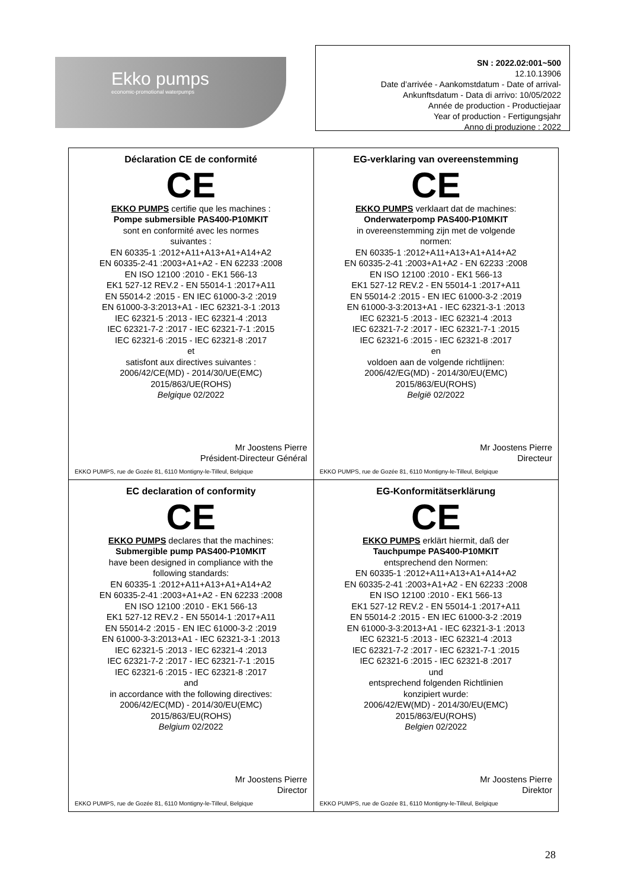Ekko pumps
economic-promotional waterpumps
SN : 2022.02:001~500
12.10.13906
Date d’arrivée - Aankomstdatum - Date of arrival-
Ankunftsdatum - Data di arrivo: 10/05/2022
Année de production - Productiejaar
Year of production - Fertigungsjahr
Anno di produzione : 2022
| Déclaration CE de conformité CE EKKO PUMPS certifie que les machines : Pompe submersible PAS400-P10MKIT sont en conformité avec les normes suivantes : EN 60335-1 :2012+A11+A13+A1+A14+A2 EN 60335-2-41 :2003+A1+A2 - EN 62233 :2008 EN ISO 12100 :2010 - EK1 566-13 EK1 527-12 REV.2 - EN 55014-1 :2017+A11 EN 55014-2 :2015 - EN IEC 61000-3-2 :2019 EN 61000-3-3:2013+A1 - IEC 62321-3-1 :2013 IEC 62321-5 :2013 - IEC 62321-4 :2013 IEC 62321-7-2 :2017 - IEC 62321-7-1 :2015 IEC 62321-6 :2015 - IEC 62321-8 :2017 et satisfont aux directives suivantes : 2006/42/CE(MD) - 2014/30/UE(EMC) 2015/863/UE(ROHS) Belgique 02/2022 Mr Joostens Pierre Président-Directeur Général EKKO PUMPS, rue de Gozée 81, 6110 Montigny-le-Tilleul, Belgique | EG-verklaring van overeenstemming CE EKKO PUMPS verklaart dat de machines: Onderwaterpomp PAS400-P10MKIT in overeenstemming zijn met de volgende normen: EN 60335-1 :2012+A11+A13+A1+A14+A2 EN 60335-2-41 :2003+A1+A2 - EN 62233 :2008 EN ISO 12100 :2010 - EK1 566-13 EK1 527-12 REV.2 - EN 55014-1 :2017+A11 EN 55014-2 :2015 - EN IEC 61000-3-2 :2019 EN 61000-3-3:2013+A1 - IEC 62321-3-1 :2013 IEC 62321-5 :2013 - IEC 62321-4 :2013 IEC 62321-7-2 :2017 - IEC 62321-7-1 :2015 IEC 62321-6 :2015 - IEC 62321-8 :2017 en voldoen aan de volgende richtlijnen: 2006/42/EG(MD) - 2014/30/EU(EMC) 2015/863/EU(ROHS) België 02/2022 Mr Joostens Pierre Directeur EKKO PUMPS, rue de Gozée 81, 6110 Montigny-le-Tilleul, Belgique |
| EC declaration of conformity CE EKKO PUMPS declares that the machines: Submergible pump PAS400-P10MKIT have been designed in compliance with the following standards: EN 60335-1 :2012+A11+A13+A1+A14+A2 EN 60335-2-41 :2003+A1+A2 - EN 62233 :2008 EN ISO 12100 :2010 - EK1 566-13 EK1 527-12 REV.2 - EN 55014-1 :2017+A11 EN 55014-2 :2015 - EN IEC 61000-3-2 :2019 EN 61000-3-3:2013+A1 - IEC 62321-3-1 :2013 IEC 62321-5 :2013 - IEC 62321-4 :2013 IEC 62321-7-2 :2017 - IEC 62321-7-1 :2015 IEC 62321-6 :2015 - IEC 62321-8 :2017 and in accordance with the following directives: 2006/42/EC(MD) - 2014/30/EU(EMC) 2015/863/EU(ROHS) Belgium 02/2022 Mr Joostens Pierre Director EKKO PUMPS, rue de Gozée 81, 6110 Montigny-le-Tilleul, Belgique | EG-Konformitätserklärung CE EKKO PUMPS erklärt hiermit, daß der Tauchpumpe PAS400-P10MKIT entsprechend den Normen: EN 60335-1 :2012+A11+A13+A1+A14+A2 EN 60335-2-41 :2003+A1+A2 - EN 62233 :2008 EN ISO 12100 :2010 - EK1 566-13 EK1 527-12 REV.2 - EN 55014-1 :2017+A11 EN 55014-2 :2015 - EN IEC 61000-3-2 :2019 EN 61000-3-3:2013+A1 - IEC 62321-3-1 :2013 IEC 62321-5 :2013 - IEC 62321-4 :2013 IEC 62321-7-2 :2017 - IEC 62321-7-1 :2015 IEC 62321-6 :2015 - IEC 62321-8 :2017 und entsprechend folgenden Richtlinien konzipiert wurde: 2006/42/EW(MD) - 2014/30/EU(EMC) 2015/863/EU(ROHS) Belgien 02/2022 Mr Joostens Pierre Direktor EKKO PUMPS, rue de Gozée 81, 6110 Montigny-le-Tilleul, Belgique |
28